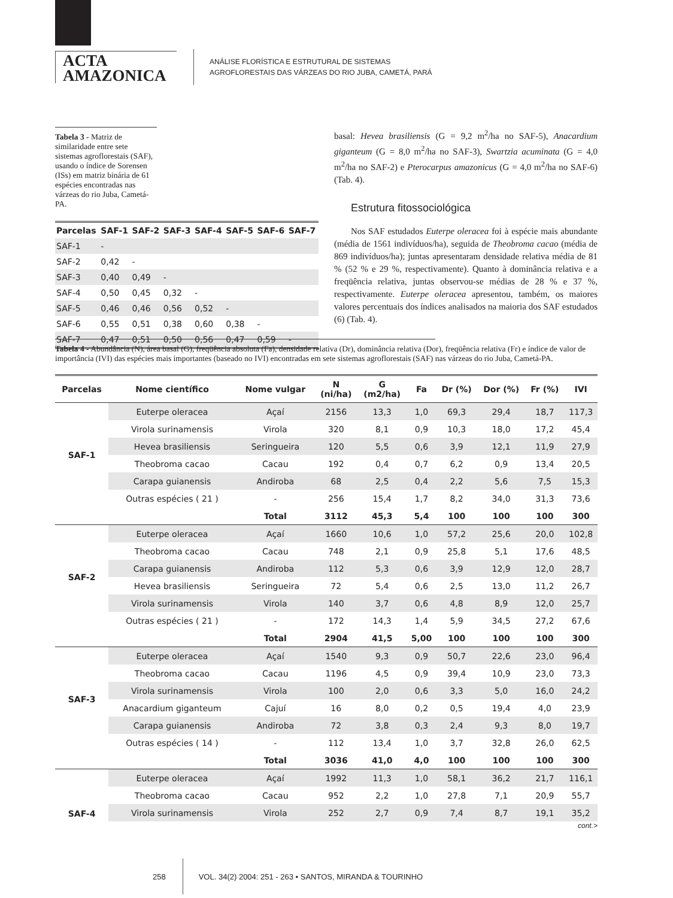ACTA
AMAZONICA
ANÁLISE FLORÍSTICA E ESTRUTURAL DE SISTEMAS
AGROFLORESTAIS DAS VÁRZEAS DO RIO JUBA, CAMETÁ, PARÁ
Tabela 3 - Matriz de similaridade entre sete sistemas agroflorestais (SAF), usando o índice de Sorensen (ISs) em matriz binária de 61 espécies encontradas nas várzeas do rio Juba, Cametá-PA.
| Parcelas | SAF-1 | SAF-2 | SAF-3 | SAF-4 | SAF-5 | SAF-6 | SAF-7 |
| --- | --- | --- | --- | --- | --- | --- | --- |
| SAF-1 | - | | | | | | |
| SAF-2 | 0,42 | - | | | | | |
| SAF-3 | 0,40 | 0,49 | - | | | | |
| SAF-4 | 0,50 | 0,45 | 0,32 | - | | | |
| SAF-5 | 0,46 | 0,46 | 0,56 | 0,52 | - | | |
| SAF-6 | 0,55 | 0,51 | 0,38 | 0,60 | 0,38 | - | |
| SAF-7 | 0,47 | 0,51 | 0,50 | 0,56 | 0,47 | 0,59 | - |
basal: Hevea brasiliensis (G = 9,2 m<sup>2</sup>/ha no SAF-5), Anacardium giganteum (G = 8,0 m<sup>2</sup>/ha no SAF-3), Swartzia acuminata (G = 4,0 m<sup>2</sup>/ha no SAF-2) e Pterocarpus amazonicus (G = 4,0 m<sup>2</sup>/ha no SAF-6) (Tab. 4).
Estrutura fitossociológica
Nos SAF estudados Euterpe oleracea foi à espécie mais abundante (média de 1561 indivíduos/ha), seguida de Theobroma cacao (média de 869 indivíduos/ha); juntas apresentaram densidade relativa média de 81 % (52 % e 29 %, respectivamente). Quanto à dominância relativa e a freqüência relativa, juntas observou-se médias de 28 % e 37 %, respectivamente. Euterpe oleracea apresentou, também, os maiores valores percentuais dos índices analisados na maioria dos SAF estudados (6) (Tab. 4).
Tabela 4 - Abundância (N), área basal (G), freqüência absoluta (Fa), densidade relativa (Dr), dominância relativa (Dor), freqüência relativa (Fr) e índice de valor de importância (IVI) das espécies mais importantes (baseado no IVI) encontradas em sete sistemas agroflorestais (SAF) nas várzeas do rio Juba, Cametá-PA.
| Parcelas | Nome científico | Nome vulgar | N (ni/ha) | G (m2/ha) | Fa | Dr (%) | Dor (%) | Fr (%) | IVI |
| --- | --- | --- | --- | --- | --- | --- | --- | --- | --- |
| SAF-1 | Euterpe oleracea | Açaí | 2156 | 13,3 | 1,0 | 69,3 | 29,4 | 18,7 | 117,3 |
| | Virola surinamensis | Virola | 320 | 8,1 | 0,9 | 10,3 | 18,0 | 17,2 | 45,4 |
| | Hevea brasiliensis | Seringueira | 120 | 5,5 | 0,6 | 3,9 | 12,1 | 11,9 | 27,9 |
| | Theobroma cacao | Cacau | 192 | 0,4 | 0,7 | 6,2 | 0,9 | 13,4 | 20,5 |
| | Carapa guianensis | Andiroba | 68 | 2,5 | 0,4 | 2,2 | 5,6 | 7,5 | 15,3 |
| | Outras espécies ( 21 ) | - | 256 | 15,4 | 1,7 | 8,2 | 34,0 | 31,3 | 73,6 |
| | | Total | 3112 | 45,3 | 5,4 | 100 | 100 | 100 | 300 |
| SAF-2 | Euterpe oleracea | Açaí | 1660 | 10,6 | 1,0 | 57,2 | 25,6 | 20,0 | 102,8 |
| | Theobroma cacao | Cacau | 748 | 2,1 | 0,9 | 25,8 | 5,1 | 17,6 | 48,5 |
| | Carapa guianensis | Andiroba | 112 | 5,3 | 0,6 | 3,9 | 12,9 | 12,0 | 28,7 |
| | Hevea brasiliensis | Seringueira | 72 | 5,4 | 0,6 | 2,5 | 13,0 | 11,2 | 26,7 |
| | Virola surinamensis | Virola | 140 | 3,7 | 0,6 | 4,8 | 8,9 | 12,0 | 25,7 |
| | Outras espécies ( 21 ) | - | 172 | 14,3 | 1,4 | 5,9 | 34,5 | 27,2 | 67,6 |
| | | Total | 2904 | 41,5 | 5,00 | 100 | 100 | 100 | 300 |
| SAF-3 | Euterpe oleracea | Açaí | 1540 | 9,3 | 0,9 | 50,7 | 22,6 | 23,0 | 96,4 |
| | Theobroma cacao | Cacau | 1196 | 4,5 | 0,9 | 39,4 | 10,9 | 23,0 | 73,3 |
| | Virola surinamensis | Virola | 100 | 2,0 | 0,6 | 3,3 | 5,0 | 16,0 | 24,2 |
| | Anacardium giganteum | Cajuí | 16 | 8,0 | 0,2 | 0,5 | 19,4 | 4,0 | 23,9 |
| | Carapa guianensis | Andiroba | 72 | 3,8 | 0,3 | 2,4 | 9,3 | 8,0 | 19,7 |
| | Outras espécies ( 14 ) | - | 112 | 13,4 | 1,0 | 3,7 | 32,8 | 26,0 | 62,5 |
| | | Total | 3036 | 41,0 | 4,0 | 100 | 100 | 100 | 300 |
| SAF-4 | Euterpe oleracea | Açaí | 1992 | 11,3 | 1,0 | 58,1 | 36,2 | 21,7 | 116,1 |
| | Theobroma cacao | Cacau | 952 | 2,2 | 1,0 | 27,8 | 7,1 | 20,9 | 55,7 |
| | Virola surinamensis | Virola | 252 | 2,7 | 0,9 | 7,4 | 8,7 | 19,1 | 35,2 |
cont.>
258 VOL. 34(2) 2004: 251 - 263 • SANTOS, MIRANDA & TOURINHO